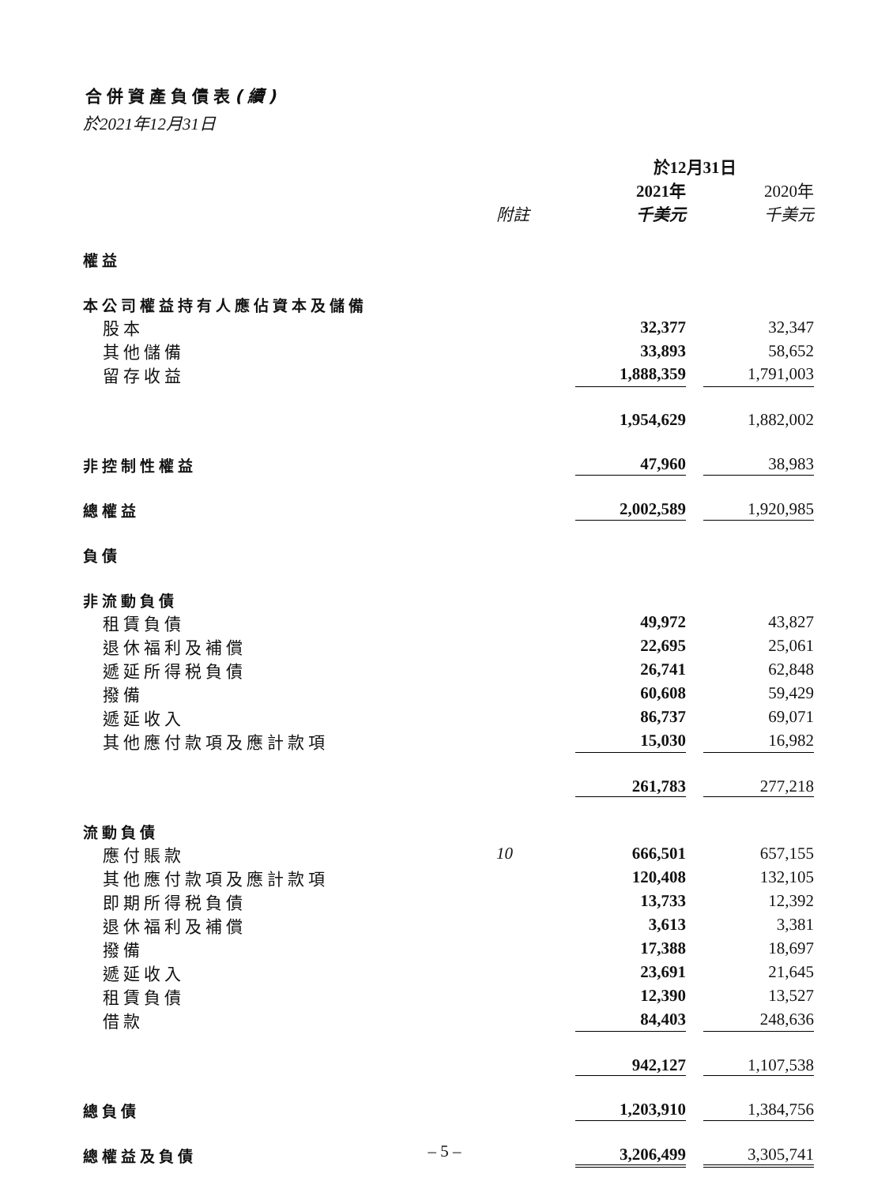合併資產負債表(續)
於2021年12月31日
| | | 於12月31日 | | |
| | | 2021年 | | 2020年 |
| | 附註 | 千美元 | | 千美元 |
| 權益 | | | | |
| 本公司權益持有人應佔資本及儲備 | | | | |
| 股本 | | 32,377 | | 32,347 |
| 其他儲備 | | 33,893 | | 58,652 |
| 留存收益 | | 1,888,359 | | 1,791,003 |
| | | 1,954,629 | | 1,882,002 |
| 非控制性權益 | | 47,960 | | 38,983 |
| 總權益 | | 2,002,589 | | 1,920,985 |
| 負債 | | | | |
| 非流動負債 | | | | |
| 租賃負債 | | 49,972 | | 43,827 |
| 退休福利及補償 | | 22,695 | | 25,061 |
| 遞延所得税負債 | | 26,741 | | 62,848 |
| 撥備 | | 60,608 | | 59,429 |
| 遞延收入 | | 86,737 | | 69,071 |
| 其他應付款項及應計款項 | | 15,030 | | 16,982 |
| | | 261,783 | | 277,218 |
| 流動負債 | | | | |
| 應付賬款 | 10 | 666,501 | | 657,155 |
| 其他應付款項及應計款項 | | 120,408 | | 132,105 |
| 即期所得税負債 | | 13,733 | | 12,392 |
| 退休福利及補償 | | 3,613 | | 3,381 |
| 撥備 | | 17,388 | | 18,697 |
| 遞延收入 | | 23,691 | | 21,645 |
| 租賃負債 | | 12,390 | | 13,527 |
| 借款 | | 84,403 | | 248,636 |
| | | 942,127 | | 1,107,538 |
| 總負債 | | 1,203,910 | | 1,384,756 |
| 總權益及負債 | | 3,206,499 | | 3,305,741 |
– 5 –